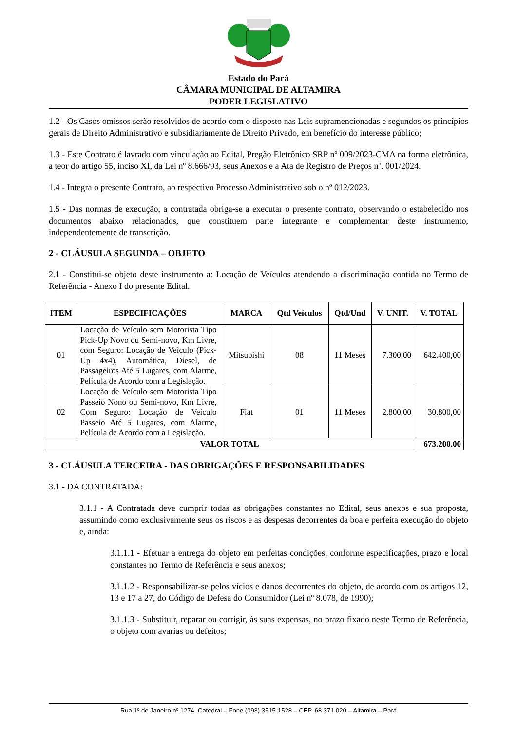Estado do Pará
CÂMARA MUNICIPAL DE ALTAMIRA
PODER LEGISLATIVO
1.2 - Os Casos omissos serão resolvidos de acordo com o disposto nas Leis supramencionadas e segundos os princípios gerais de Direito Administrativo e subsidiariamente de Direito Privado, em benefício do interesse público;
1.3 - Este Contrato é lavrado com vinculação ao Edital, Pregão Eletrônico SRP nº 009/2023-CMA na forma eletrônica, a teor do artigo 55, inciso XI, da Lei nº 8.666/93, seus Anexos e a Ata de Registro de Preços nº. 001/2024.
1.4 - Integra o presente Contrato, ao respectivo Processo Administrativo sob o nº 012/2023.
1.5 - Das normas de execução, a contratada obriga-se a executar o presente contrato, observando o estabelecido nos documentos abaixo relacionados, que constituem parte integrante e complementar deste instrumento, independentemente de transcrição.
2 - CLÁUSULA SEGUNDA – OBJETO
2.1 - Constitui-se objeto deste instrumento a: Locação de Veículos atendendo a discriminação contida no Termo de Referência - Anexo I do presente Edital.
| ITEM | ESPECIFICAÇÕES | MARCA | Qtd Veículos | Qtd/Und | V. UNIT. | V. TOTAL |
| --- | --- | --- | --- | --- | --- | --- |
| 01 | Locação de Veículo sem Motorista Tipo Pick-Up Novo ou Semi-novo, Km Livre, com Seguro: Locação de Veículo (Pick-Up 4x4), Automática, Diesel, de Passageiros Até 5 Lugares, com Alarme, Película de Acordo com a Legislação. | Mitsubishi | 08 | 11 Meses | 7.300,00 | 642.400,00 |
| 02 | Locação de Veículo sem Motorista Tipo Passeio Nono ou Semi-novo, Km Livre, Com Seguro: Locação de Veículo Passeio Até 5 Lugares, com Alarme, Película de Acordo com a Legislação. | Fiat | 01 | 11 Meses | 2.800,00 | 30.800,00 |
| VALOR TOTAL | | | | | | 673.200,00 |
3 - CLÁUSULA TERCEIRA - DAS OBRIGAÇÕES E RESPONSABILIDADES
3.1 - DA CONTRATADA:
3.1.1 - A Contratada deve cumprir todas as obrigações constantes no Edital, seus anexos e sua proposta, assumindo como exclusivamente seus os riscos e as despesas decorrentes da boa e perfeita execução do objeto e, ainda:
3.1.1.1 - Efetuar a entrega do objeto em perfeitas condições, conforme especificações, prazo e local constantes no Termo de Referência e seus anexos;
3.1.1.2 - Responsabilizar-se pelos vícios e danos decorrentes do objeto, de acordo com os artigos 12, 13 e 17 a 27, do Código de Defesa do Consumidor (Lei nº 8.078, de 1990);
3.1.1.3 - Substituir, reparar ou corrigir, às suas expensas, no prazo fixado neste Termo de Referência, o objeto com avarias ou defeitos;
Rua 1º de Janeiro nº 1274, Catedral – Fone (093) 3515-1528 – CEP. 68.371.020 – Altamira – Pará